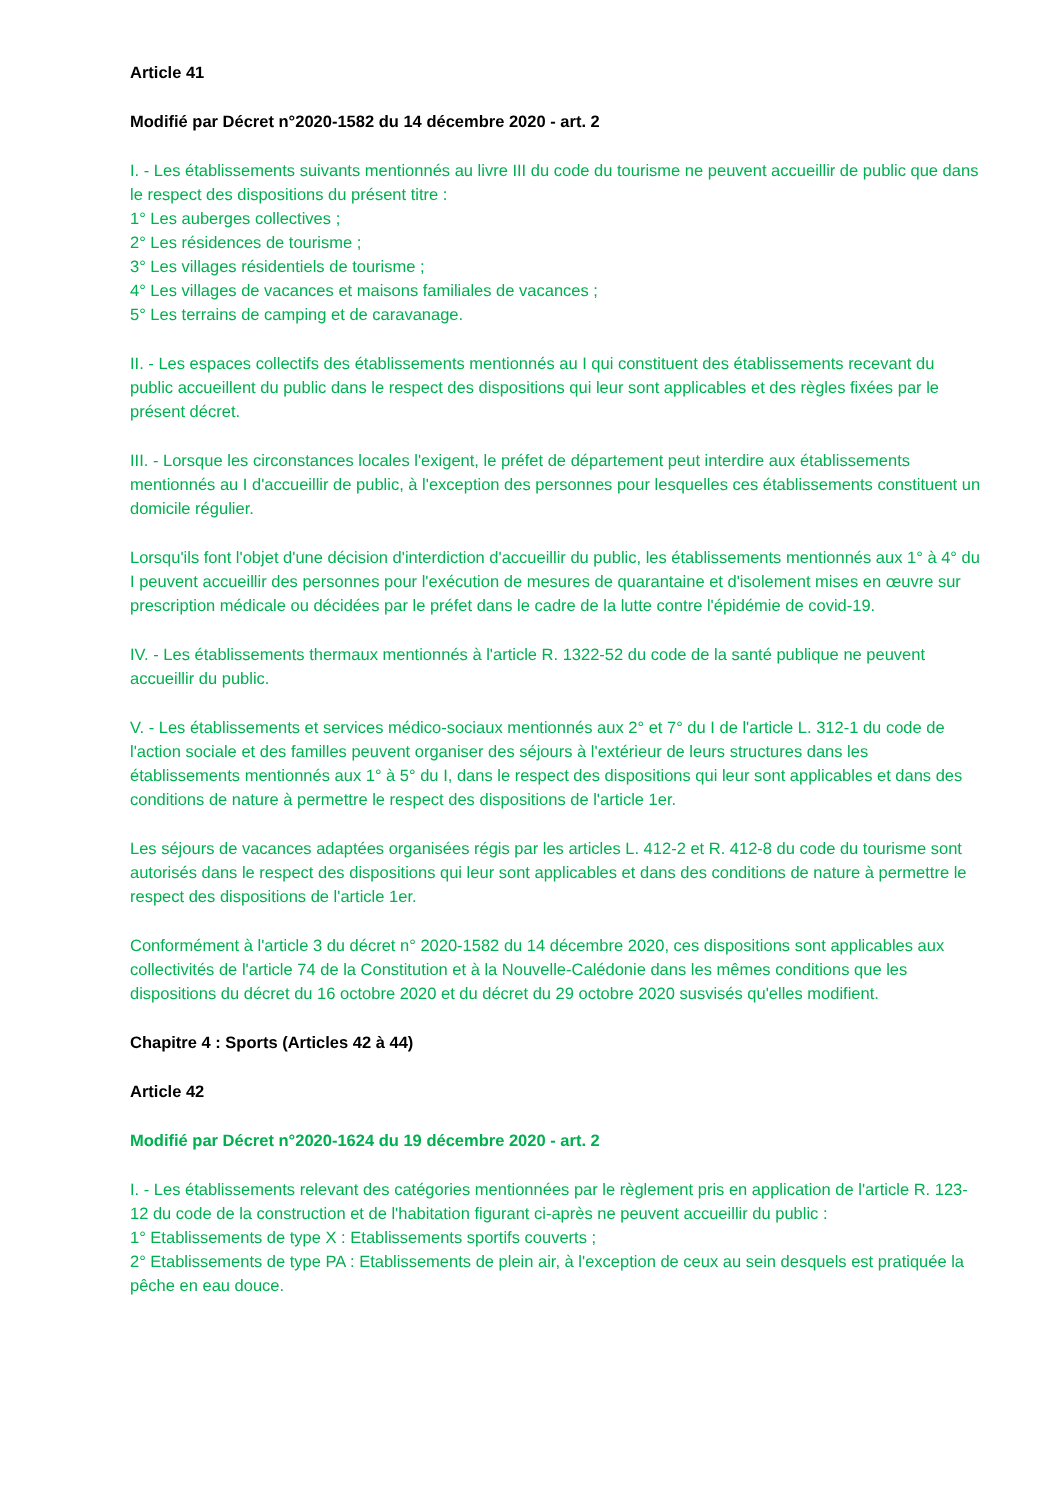Article 41
Modifié par Décret n°2020-1582 du 14 décembre 2020 - art. 2
I. - Les établissements suivants mentionnés au livre III du code du tourisme ne peuvent accueillir de public que dans le respect des dispositions du présent titre :
1° Les auberges collectives ;
2° Les résidences de tourisme ;
3° Les villages résidentiels de tourisme ;
4° Les villages de vacances et maisons familiales de vacances ;
5° Les terrains de camping et de caravanage.
II. - Les espaces collectifs des établissements mentionnés au I qui constituent des établissements recevant du public accueillent du public dans le respect des dispositions qui leur sont applicables et des règles fixées par le présent décret.
III. - Lorsque les circonstances locales l'exigent, le préfet de département peut interdire aux établissements mentionnés au I d'accueillir de public, à l'exception des personnes pour lesquelles ces établissements constituent un domicile régulier.
Lorsqu'ils font l'objet d'une décision d'interdiction d'accueillir du public, les établissements mentionnés aux 1° à 4° du I peuvent accueillir des personnes pour l'exécution de mesures de quarantaine et d'isolement mises en œuvre sur prescription médicale ou décidées par le préfet dans le cadre de la lutte contre l'épidémie de covid-19.
IV. - Les établissements thermaux mentionnés à l'article R. 1322-52 du code de la santé publique ne peuvent accueillir du public.
V. - Les établissements et services médico-sociaux mentionnés aux 2° et 7° du I de l'article L. 312-1 du code de l'action sociale et des familles peuvent organiser des séjours à l'extérieur de leurs structures dans les établissements mentionnés aux 1° à 5° du I, dans le respect des dispositions qui leur sont applicables et dans des conditions de nature à permettre le respect des dispositions de l'article 1er.
Les séjours de vacances adaptées organisées régis par les articles L. 412-2 et R. 412-8 du code du tourisme sont autorisés dans le respect des dispositions qui leur sont applicables et dans des conditions de nature à permettre le respect des dispositions de l'article 1er.
Conformément à l'article 3 du décret n° 2020-1582 du 14 décembre 2020, ces dispositions sont applicables aux collectivités de l'article 74 de la Constitution et à la Nouvelle-Calédonie dans les mêmes conditions que les dispositions du décret du 16 octobre 2020 et du décret du 29 octobre 2020 susvisés qu'elles modifient.
Chapitre 4 : Sports (Articles 42 à 44)
Article 42
Modifié par Décret n°2020-1624 du 19 décembre 2020 - art. 2
I. - Les établissements relevant des catégories mentionnées par le règlement pris en application de l'article R. 123-12 du code de la construction et de l'habitation figurant ci-après ne peuvent accueillir du public :
1° Etablissements de type X : Etablissements sportifs couverts ;
2° Etablissements de type PA : Etablissements de plein air, à l'exception de ceux au sein desquels est pratiquée la pêche en eau douce.